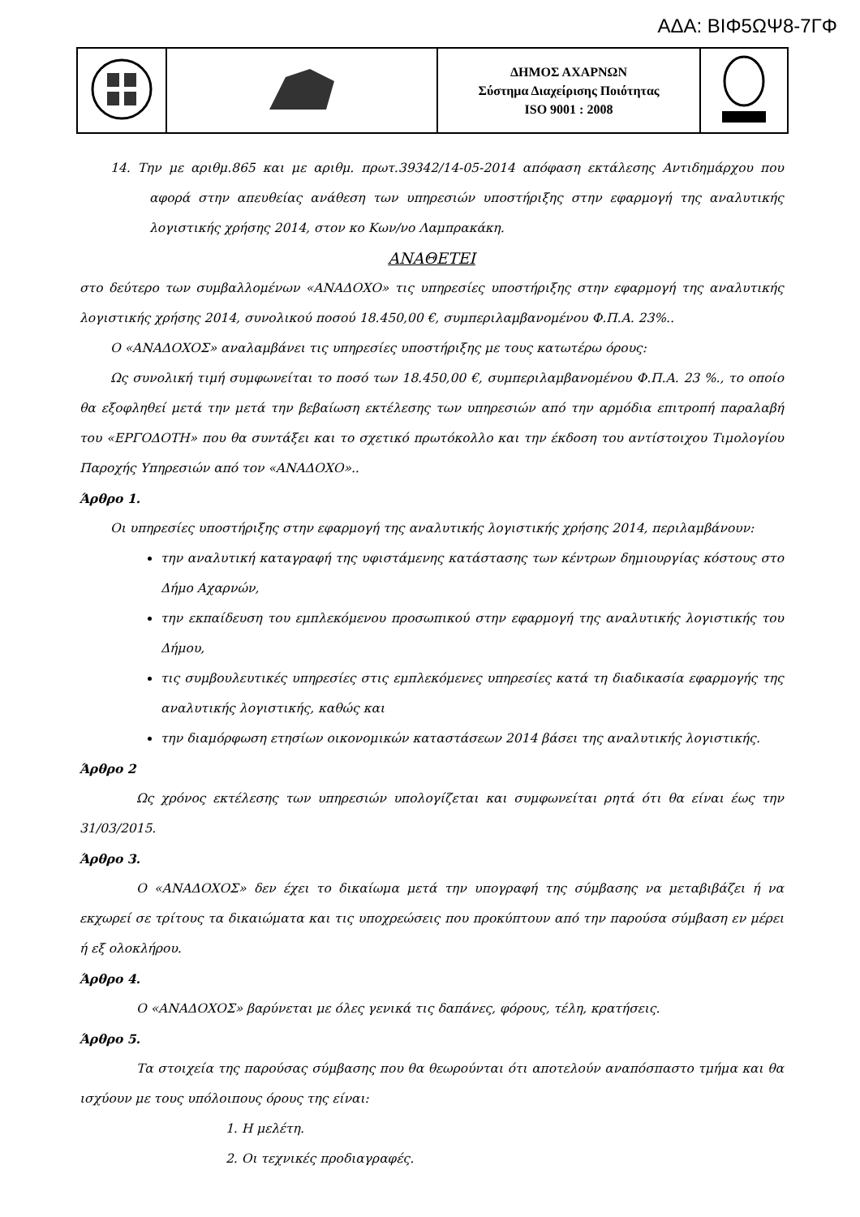ΑΔΑ: ΒΙΦ5ΩΨ8-7ΓΦ
| | | ΔΗΜΟΣ ΑΧΑΡΝΩΝ Σύστημα Διαχείρισης Ποιότητας ISO 9001 : 2008 | |
14. Την με αριθμ.865 και με αριθμ. πρωτ.39342/14-05-2014 απόφαση εκτάλεσης Αντιδημάρχου που αφορά στην απευθείας ανάθεση των υπηρεσιών υποστήριξης στην εφαρμογή της αναλυτικής λογιστικής χρήσης 2014, στον κο Κων/νο Λαμπρακάκη.
ΑΝΑΘΕΤΕΙ
στο δεύτερο των συμβαλλομένων «ΑΝΑΔΟΧΟ» τις υπηρεσίες υποστήριξης στην εφαρμογή της αναλυτικής λογιστικής χρήσης 2014, συνολικού ποσού 18.450,00 €, συμπεριλαμβανομένου Φ.Π.Α. 23%..
Ο «ΑΝΑΔΟΧΟΣ» αναλαμβάνει τις υπηρεσίες υποστήριξης με τους κατωτέρω όρους:
Ως συνολική τιμή συμφωνείται το ποσό των 18.450,00 €, συμπεριλαμβανομένου Φ.Π.Α. 23 %., το οποίο θα εξοφληθεί μετά την μετά την βεβαίωση εκτέλεσης των υπηρεσιών από την αρμόδια επιτροπή παραλαβή του «ΕΡΓΟΔΟΤΗ» που θα συντάξει και το σχετικό πρωτόκολλο και την έκδοση του αντίστοιχου Τιμολογίου Παροχής Υπηρεσιών από τον «ΑΝΑΔΟΧΟ»..
Άρθρο 1.
Οι υπηρεσίες υποστήριξης στην εφαρμογή της αναλυτικής λογιστικής χρήσης 2014, περιλαμβάνουν:
την αναλυτική καταγραφή της υφιστάμενης κατάστασης των κέντρων δημιουργίας κόστους στο Δήμο Αχαρνών,
την εκπαίδευση του εμπλεκόμενου προσωπικού στην εφαρμογή της αναλυτικής λογιστικής του Δήμου,
τις συμβουλευτικές υπηρεσίες στις εμπλεκόμενες υπηρεσίες κατά τη διαδικασία εφαρμογής της αναλυτικής λογιστικής, καθώς και
την διαμόρφωση ετησίων οικονομικών καταστάσεων 2014 βάσει της αναλυτικής λογιστικής.
Άρθρο 2
Ως χρόνος εκτέλεσης των υπηρεσιών υπολογίζεται και συμφωνείται ρητά ότι θα είναι έως την 31/03/2015.
Άρθρο 3.
Ο «ΑΝΑΔΟΧΟΣ» δεν έχει το δικαίωμα μετά την υπογραφή της σύμβασης να μεταβιβάζει ή να εκχωρεί σε τρίτους τα δικαιώματα και τις υποχρεώσεις που προκύπτουν από την παρούσα σύμβαση εν μέρει ή εξ ολοκλήρου.
Άρθρο 4.
Ο «ΑΝΑΔΟΧΟΣ» βαρύνεται με όλες γενικά τις δαπάνες, φόρους, τέλη, κρατήσεις.
Άρθρο 5.
Τα στοιχεία της παρούσας σύμβασης που θα θεωρούνται ότι αποτελούν αναπόσπαστο τμήμα και θα ισχύουν με τους υπόλοιπους όρους της είναι:
1. Η μελέτη.
2. Οι τεχνικές προδιαγραφές.